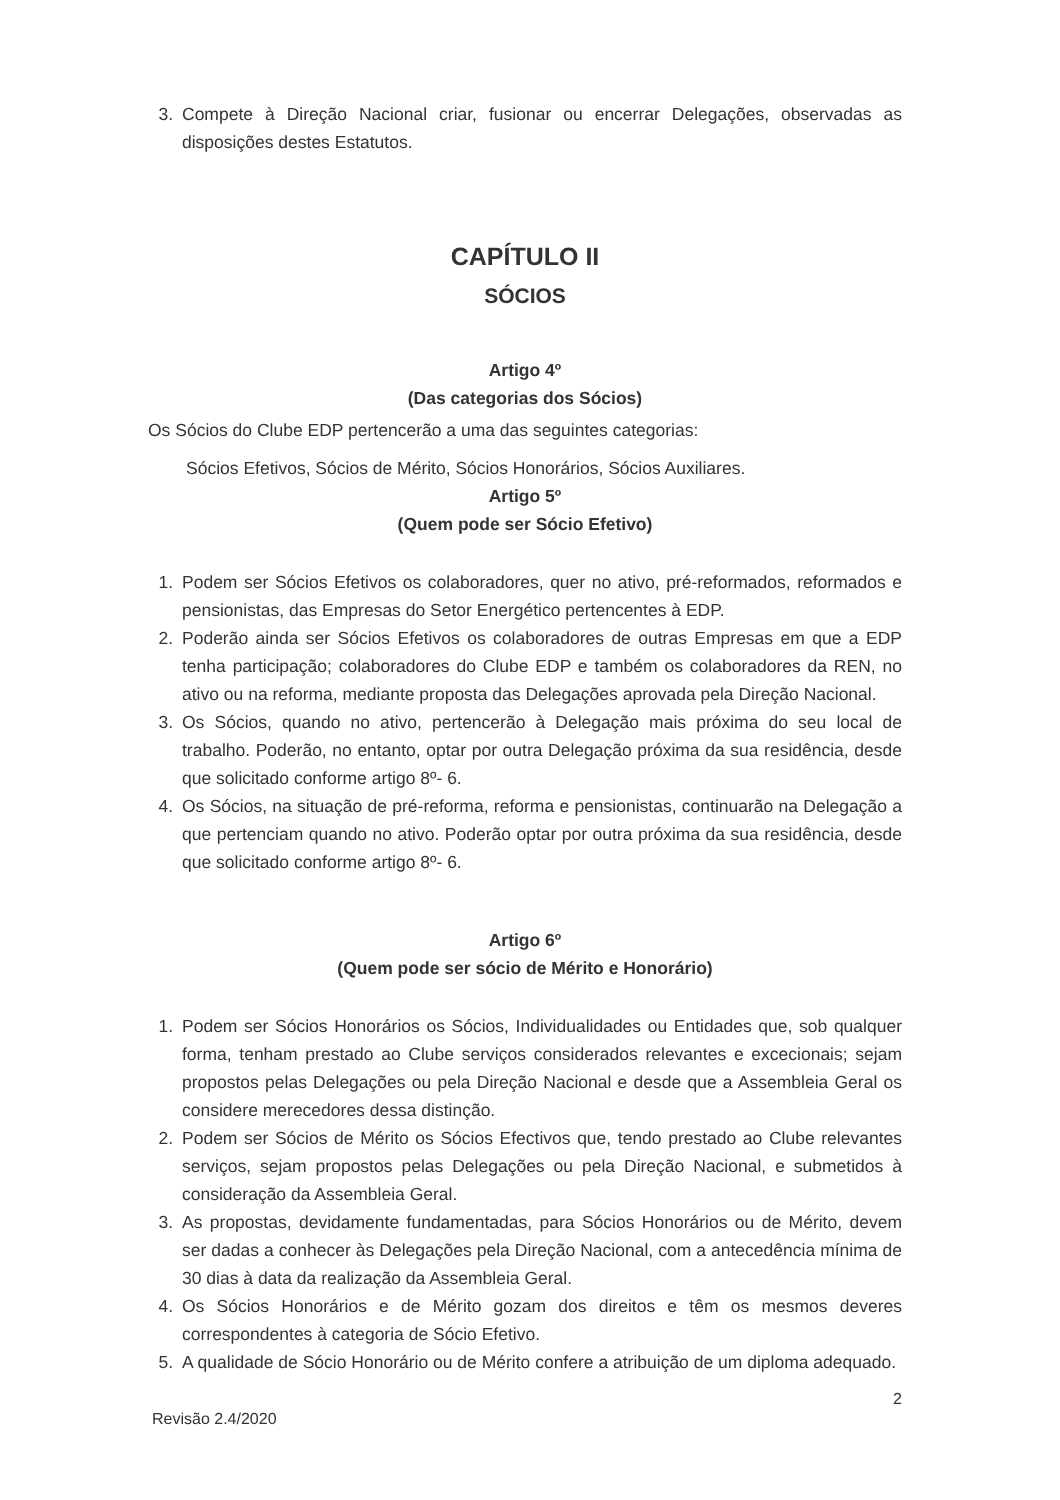3. Compete à Direção Nacional criar, fusionar ou encerrar Delegações, observadas as disposições destes Estatutos.
CAPÍTULO II
SÓCIOS
Artigo 4º
(Das categorias dos Sócios)
Os Sócios do Clube EDP pertencerão a uma das seguintes categorias:
Sócios Efetivos, Sócios de Mérito, Sócios Honorários, Sócios Auxiliares.
Artigo 5º
(Quem pode ser Sócio Efetivo)
1. Podem ser Sócios Efetivos os colaboradores, quer no ativo, pré-reformados, reformados e pensionistas, das Empresas do Setor Energético pertencentes à EDP.
2. Poderão ainda ser Sócios Efetivos os colaboradores de outras Empresas em que a EDP tenha participação; colaboradores do Clube EDP e também os colaboradores da REN, no ativo ou na reforma, mediante proposta das Delegações aprovada pela Direção Nacional.
3. Os Sócios, quando no ativo, pertencerão à Delegação mais próxima do seu local de trabalho. Poderão, no entanto, optar por outra Delegação próxima da sua residência, desde que solicitado conforme artigo 8º- 6.
4. Os Sócios, na situação de pré-reforma, reforma e pensionistas, continuarão na Delegação a que pertenciam quando no ativo. Poderão optar por outra próxima da sua residência, desde que solicitado conforme artigo 8º- 6.
Artigo 6º
(Quem pode ser sócio de Mérito e Honorário)
1. Podem ser Sócios Honorários os Sócios, Individualidades ou Entidades que, sob qualquer forma, tenham prestado ao Clube serviços considerados relevantes e excecionais; sejam propostos pelas Delegações ou pela Direção Nacional e desde que a Assembleia Geral os considere merecedores dessa distinção.
2. Podem ser Sócios de Mérito os Sócios Efectivos que, tendo prestado ao Clube relevantes serviços, sejam propostos pelas Delegações ou pela Direção Nacional, e submetidos à consideração da Assembleia Geral.
3. As propostas, devidamente fundamentadas, para Sócios Honorários ou de Mérito, devem ser dadas a conhecer às Delegações pela Direção Nacional, com a antecedência mínima de 30 dias à data da realização da Assembleia Geral.
4. Os Sócios Honorários e de Mérito gozam dos direitos e têm os mesmos deveres correspondentes à categoria de Sócio Efetivo.
5. A qualidade de Sócio Honorário ou de Mérito confere a atribuição de um diploma adequado.
2
Revisão 2.4/2020